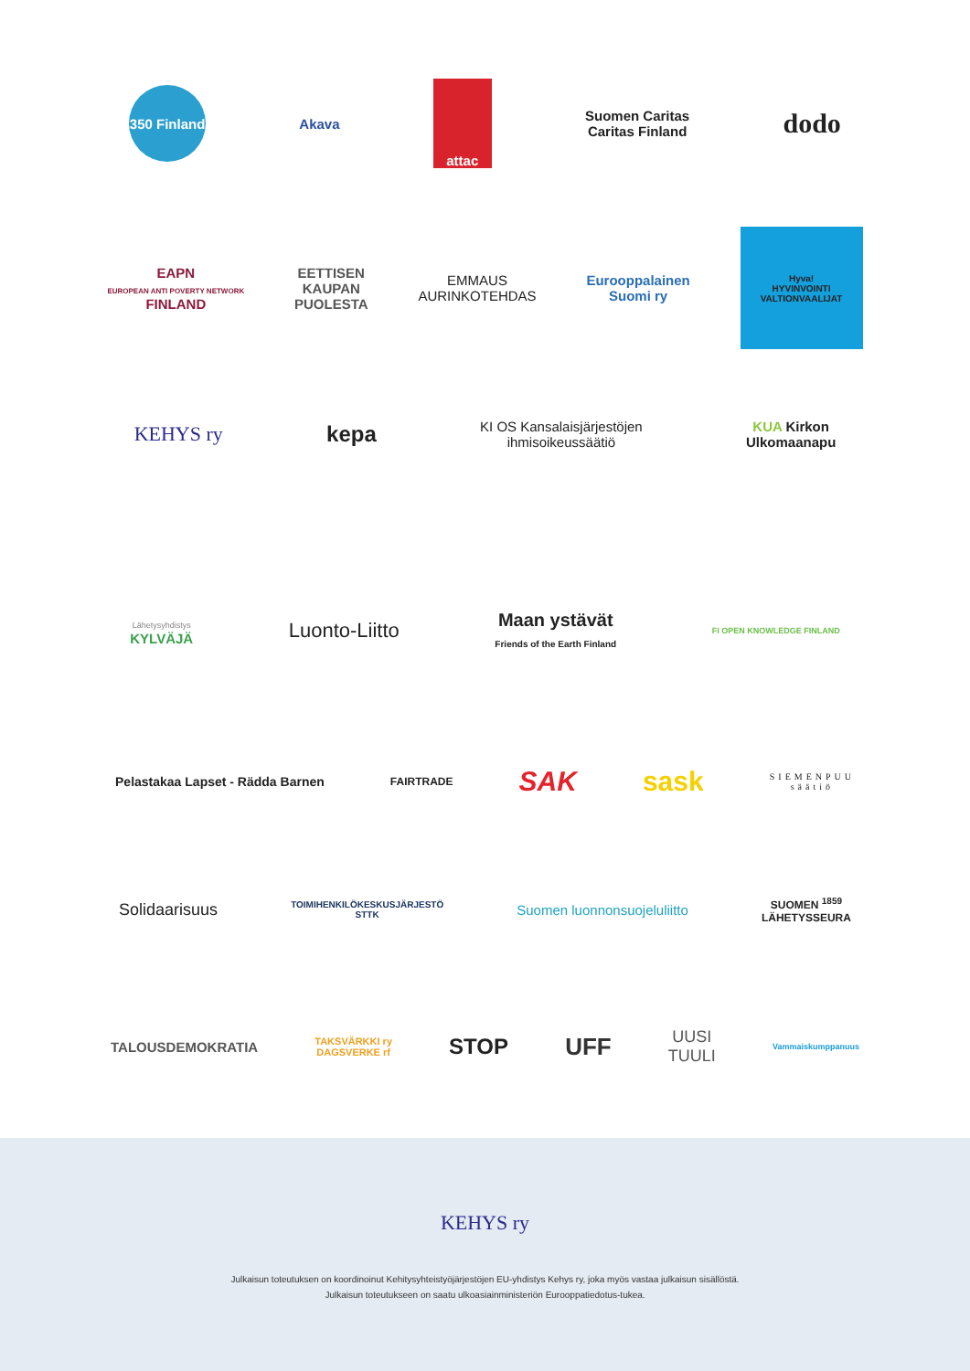350 Finland
Akava
attac
Suomen Caritas
Caritas Finland
dodo
EAPN
EUROPEAN ANTI POVERTY NETWORK
FINLAND
EETTISEN
KAUPAN
PUOLESTA
EMMAUS
AURINKOTEHDAS
Eurooppalainen
Suomi ry
Hyva!
HYVINVOINTI VALTIONVAALIJAT
KEHYS ry kepa
KI OS Kansalaisjärjestöjen
ihmisoikeussäätiö
KUA Kirkon
Ulkomaanapu
Lähetysyhdistys
KYLVÄJÄ
Luonto-Liitto
Maan ystävät
Friends of the Earth Finland
FI OPEN KNOWLEDGE FINLAND
Pelastakaa Lapset - Rädda Barnen
FAIRTRADE
SAK sask
SIEMENPUU
säätiö
Solidaarisuus
TOIMIHENKILÖKESKUSJÄRJESTÖ
STTK
Suomen luonnonsuojeluliitto
SUOMEN <sup>1859</sup>
LÄHETYSSEURA
TALOUSDEMOKRATIA
TAKSVÄRKKI ry
DAGSVERKE rf
STOP UFF
UUSI
TUULI
Vammaiskumppanuus
KEHYS ry
Julkaisun toteutuksen on koordinoinut Kehitysyhteistyöjärjestöjen EU-yhdistys Kehys ry, joka myös vastaa julkaisun sisällöstä.
Julkaisun toteutukseen on saatu ulkoasiainministeriön Eurooppatiedotus-tukea.